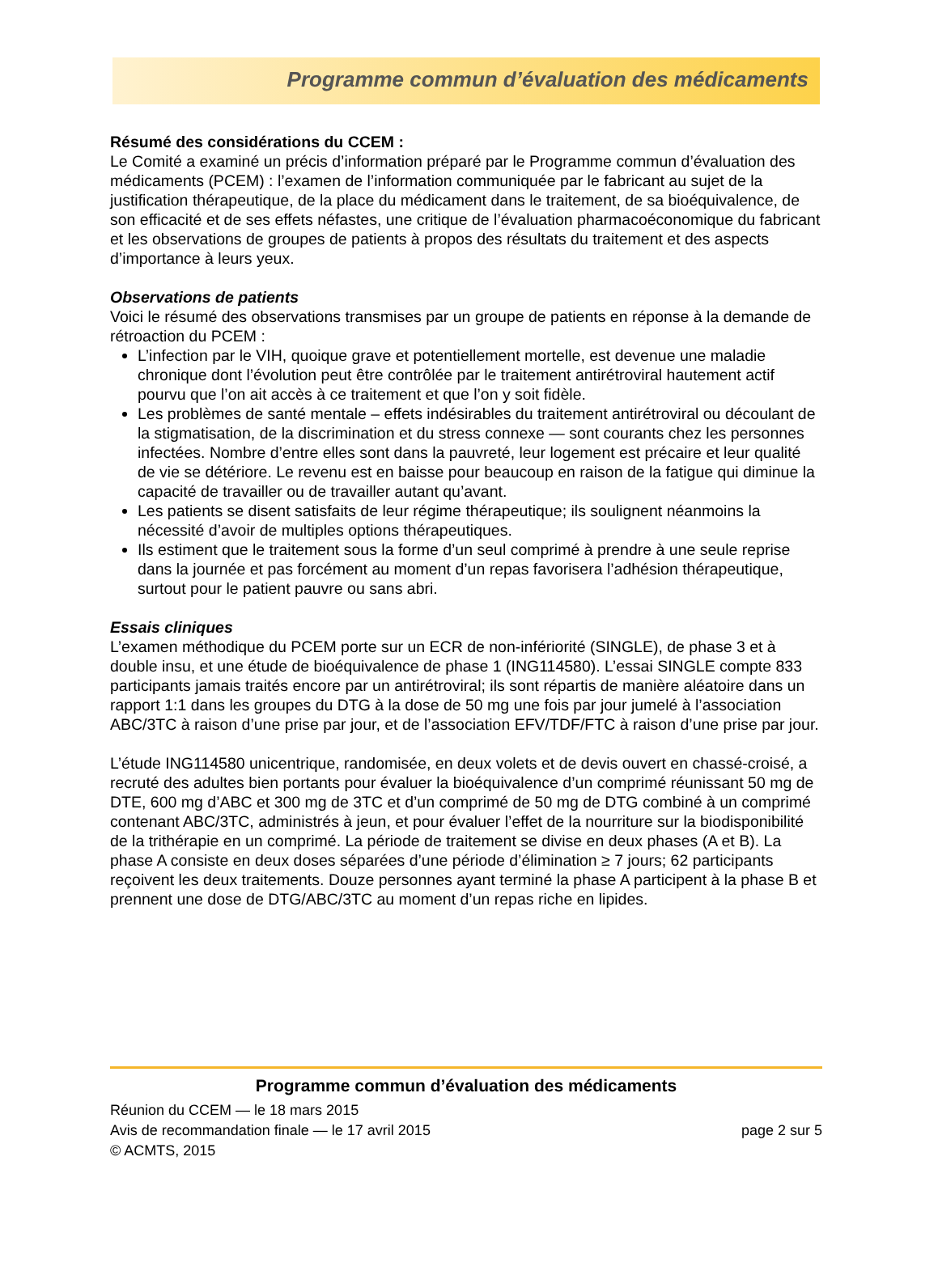Programme commun d’évaluation des médicaments
Résumé des considérations du CCEM :
Le Comité a examiné un précis d’information préparé par le Programme commun d’évaluation des médicaments (PCEM) : l’examen de l’information communiquée par le fabricant au sujet de la justification thérapeutique, de la place du médicament dans le traitement, de sa bioéquivalence, de son efficacité et de ses effets néfastes, une critique de l’évaluation pharmacoéconomique du fabricant et les observations de groupes de patients à propos des résultats du traitement et des aspects d’importance à leurs yeux.
Observations de patients
Voici le résumé des observations transmises par un groupe de patients en réponse à la demande de rétroaction du PCEM :
L’infection par le VIH, quoique grave et potentiellement mortelle, est devenue une maladie chronique dont l’évolution peut être contrôlée par le traitement antirétroviral hautement actif pourvu que l’on ait accès à ce traitement et que l’on y soit fidèle.
Les problèmes de santé mentale – effets indésirables du traitement antirétroviral ou découlant de la stigmatisation, de la discrimination et du stress connexe — sont courants chez les personnes infectées. Nombre d’entre elles sont dans la pauvreté, leur logement est précaire et leur qualité de vie se détériore. Le revenu est en baisse pour beaucoup en raison de la fatigue qui diminue la capacité de travailler ou de travailler autant qu’avant.
Les patients se disent satisfaits de leur régime thérapeutique; ils soulignent néanmoins la nécessité d’avoir de multiples options thérapeutiques.
Ils estiment que le traitement sous la forme d’un seul comprimé à prendre à une seule reprise dans la journée et pas forcément au moment d’un repas favorisera l’adhésion thérapeutique, surtout pour le patient pauvre ou sans abri.
Essais cliniques
L’examen méthodique du PCEM porte sur un ECR de non-infériorité (SINGLE), de phase 3 et à double insu, et une étude de bioéquivalence de phase 1 (ING114580). L’essai SINGLE compte 833 participants jamais traités encore par un antirétroviral; ils sont répartis de manière aléatoire dans un rapport 1:1 dans les groupes du DTG à la dose de 50 mg une fois par jour jumelé à l’association ABC/3TC à raison d’une prise par jour, et de l’association EFV/TDF/FTC à raison d’une prise par jour.
L’étude ING114580 unicentrique, randomisée, en deux volets et de devis ouvert en chassé-croisé, a recruté des adultes bien portants pour évaluer la bioéquivalence d’un comprimé réunissant 50 mg de DTE, 600 mg d’ABC et 300 mg de 3TC et d’un comprimé de 50 mg de DTG combiné à un comprimé contenant ABC/3TC, administrés à jeun, et pour évaluer l’effet de la nourriture sur la biodisponibilité de la trithérapie en un comprimé. La période de traitement se divise en deux phases (A et B). La phase A consiste en deux doses séparées d’une période d’élimination ≥ 7 jours; 62 participants reçoivent les deux traitements. Douze personnes ayant terminé la phase A participent à la phase B et prennent une dose de DTG/ABC/3TC au moment d’un repas riche en lipides.
Programme commun d’évaluation des médicaments
Réunion du CCEM — le 18 mars 2015
Avis de recommandation finale — le 17 avril 2015 page 2 sur 5
© ACMTS, 2015